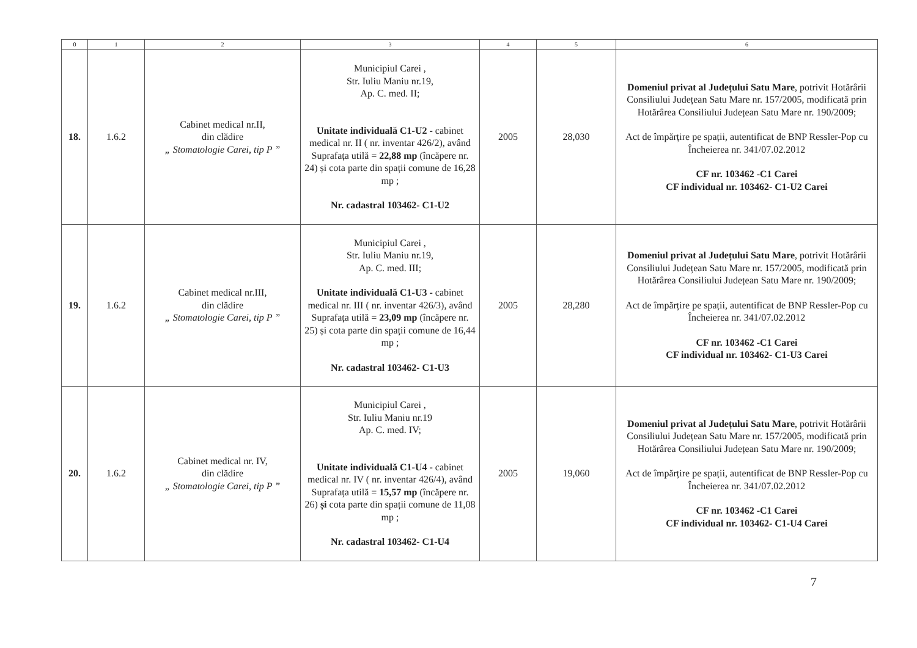| 0 | 1 | 2 | 3 | 4 | 5 | 6 |
| --- | --- | --- | --- | --- | --- | --- |
| 18. | 1.6.2 | Cabinet medical nr.II, din clădire „ Stomatologie Carei, tip P ” | Municipiul Carei , Str. Iuliu Maniu nr.19, Ap. C. med. II; Unitate individuală C1-U2 - cabinet medical nr. II ( nr. inventar 426/2), având Suprafața utilă = 22,88 mp (încăpere nr. 24) și cota parte din spații comune de 16,28 mp ; Nr. cadastral 103462- C1-U2 | 2005 | 28,030 | Domeniul privat al Județului Satu Mare , potrivit Hotărârii Consiliului Județean Satu Mare nr. 157/2005, modificată prin Hotărârea Consiliului Județean Satu Mare nr. 190/2009; Act de împărțire pe spații, autentificat de BNP Ressler-Pop cu Încheierea nr. 341/07.02.2012 CF nr. 103462 -C1 Carei CF individual nr. 103462- C1-U2 Carei |
| 19. | 1.6.2 | Cabinet medical nr.III, din clădire „ Stomatologie Carei, tip P ” | Municipiul Carei , Str. Iuliu Maniu nr.19, Ap. C. med. III; Unitate individuală C1-U3 - cabinet medical nr. III ( nr. inventar 426/3), având Suprafața utilă = 23,09 mp (încăpere nr. 25) și cota parte din spații comune de 16,44 mp ; Nr. cadastral 103462- C1-U3 | 2005 | 28,280 | Domeniul privat al Județului Satu Mare , potrivit Hotărârii Consiliului Județean Satu Mare nr. 157/2005, modificată prin Hotărârea Consiliului Județean Satu Mare nr. 190/2009; Act de împărțire pe spații, autentificat de BNP Ressler-Pop cu Încheierea nr. 341/07.02.2012 CF nr. 103462 -C1 Carei CF individual nr. 103462- C1-U3 Carei |
| 20. | 1.6.2 | Cabinet medical nr. IV, din clădire „ Stomatologie Carei, tip P ” | Municipiul Carei , Str. Iuliu Maniu nr.19 Ap. C. med. IV; Unitate individuală C1-U4 - cabinet medical nr. IV ( nr. inventar 426/4), având Suprafața utilă = 15,57 mp (încăpere nr. 26) și cota parte din spații comune de 11,08 mp ; Nr. cadastral 103462- C1-U4 | 2005 | 19,060 | Domeniul privat al Județului Satu Mare , potrivit Hotărârii Consiliului Județean Satu Mare nr. 157/2005, modificată prin Hotărârea Consiliului Județean Satu Mare nr. 190/2009; Act de împărțire pe spații, autentificat de BNP Ressler-Pop cu Încheierea nr. 341/07.02.2012 CF nr. 103462 -C1 Carei CF individual nr. 103462- C1-U4 Carei |
7